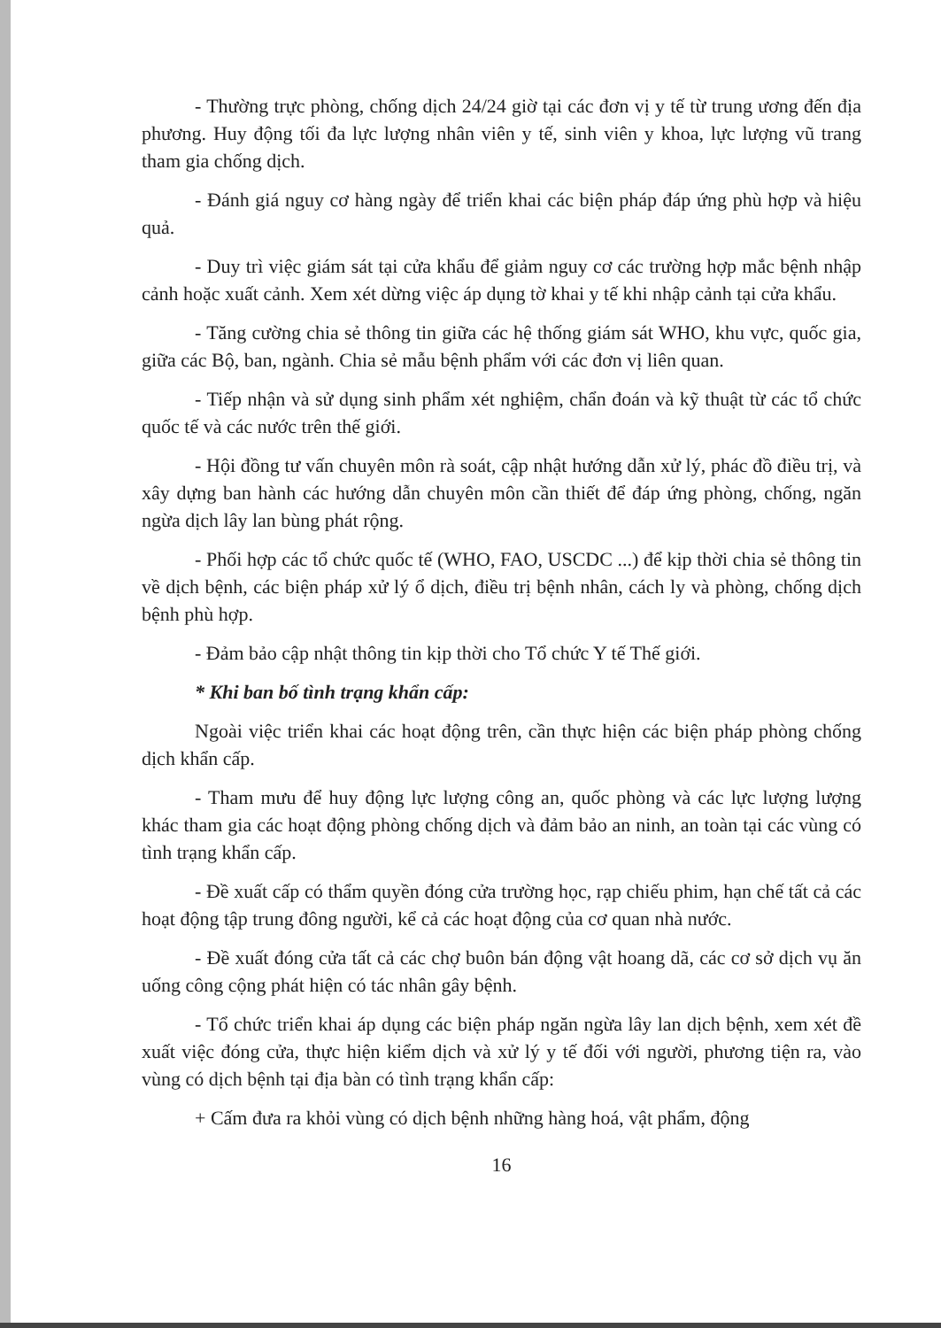- Thường trực phòng, chống dịch 24/24 giờ tại các đơn vị y tế từ trung ương đến địa phương. Huy động tối đa lực lượng nhân viên y tế, sinh viên y khoa, lực lượng vũ trang tham gia chống dịch.
- Đánh giá nguy cơ hàng ngày để triển khai các biện pháp đáp ứng phù hợp và hiệu quả.
- Duy trì việc giám sát tại cửa khẩu để giảm nguy cơ các trường hợp mắc bệnh nhập cảnh hoặc xuất cảnh. Xem xét dừng việc áp dụng tờ khai y tế khi nhập cảnh tại cửa khẩu.
- Tăng cường chia sẻ thông tin giữa các hệ thống giám sát WHO, khu vực, quốc gia, giữa các Bộ, ban, ngành. Chia sẻ mẫu bệnh phẩm với các đơn vị liên quan.
- Tiếp nhận và sử dụng sinh phẩm xét nghiệm, chẩn đoán và kỹ thuật từ các tổ chức quốc tế và các nước trên thế giới.
- Hội đồng tư vấn chuyên môn rà soát, cập nhật hướng dẫn xử lý, phác đồ điều trị, và xây dựng ban hành các hướng dẫn chuyên môn cần thiết để đáp ứng phòng, chống, ngăn ngừa dịch lây lan bùng phát rộng.
- Phối hợp các tổ chức quốc tế (WHO, FAO, USCDC ...) để kịp thời chia sẻ thông tin về dịch bệnh, các biện pháp xử lý ổ dịch, điều trị bệnh nhân, cách ly và phòng, chống dịch bệnh phù hợp.
- Đảm bảo cập nhật thông tin kịp thời cho Tổ chức Y tế Thế giới.
* Khi ban bố tình trạng khẩn cấp:
Ngoài việc triển khai các hoạt động trên, cần thực hiện các biện pháp phòng chống dịch khẩn cấp.
- Tham mưu để huy động lực lượng công an, quốc phòng và các lực lượng lượng khác tham gia các hoạt động phòng chống dịch và đảm bảo an ninh, an toàn tại các vùng có tình trạng khẩn cấp.
- Đề xuất cấp có thẩm quyền đóng cửa trường học, rạp chiếu phim, hạn chế tất cả các hoạt động tập trung đông người, kể cả các hoạt động của cơ quan nhà nước.
- Đề xuất đóng cửa tất cả các chợ buôn bán động vật hoang dã, các cơ sở dịch vụ ăn uống công cộng phát hiện có tác nhân gây bệnh.
- Tổ chức triển khai áp dụng các biện pháp ngăn ngừa lây lan dịch bệnh, xem xét đề xuất việc đóng cửa, thực hiện kiểm dịch và xử lý y tế đối với người, phương tiện ra, vào vùng có dịch bệnh tại địa bàn có tình trạng khẩn cấp:
+ Cấm đưa ra khỏi vùng có dịch bệnh những hàng hoá, vật phẩm, động
16